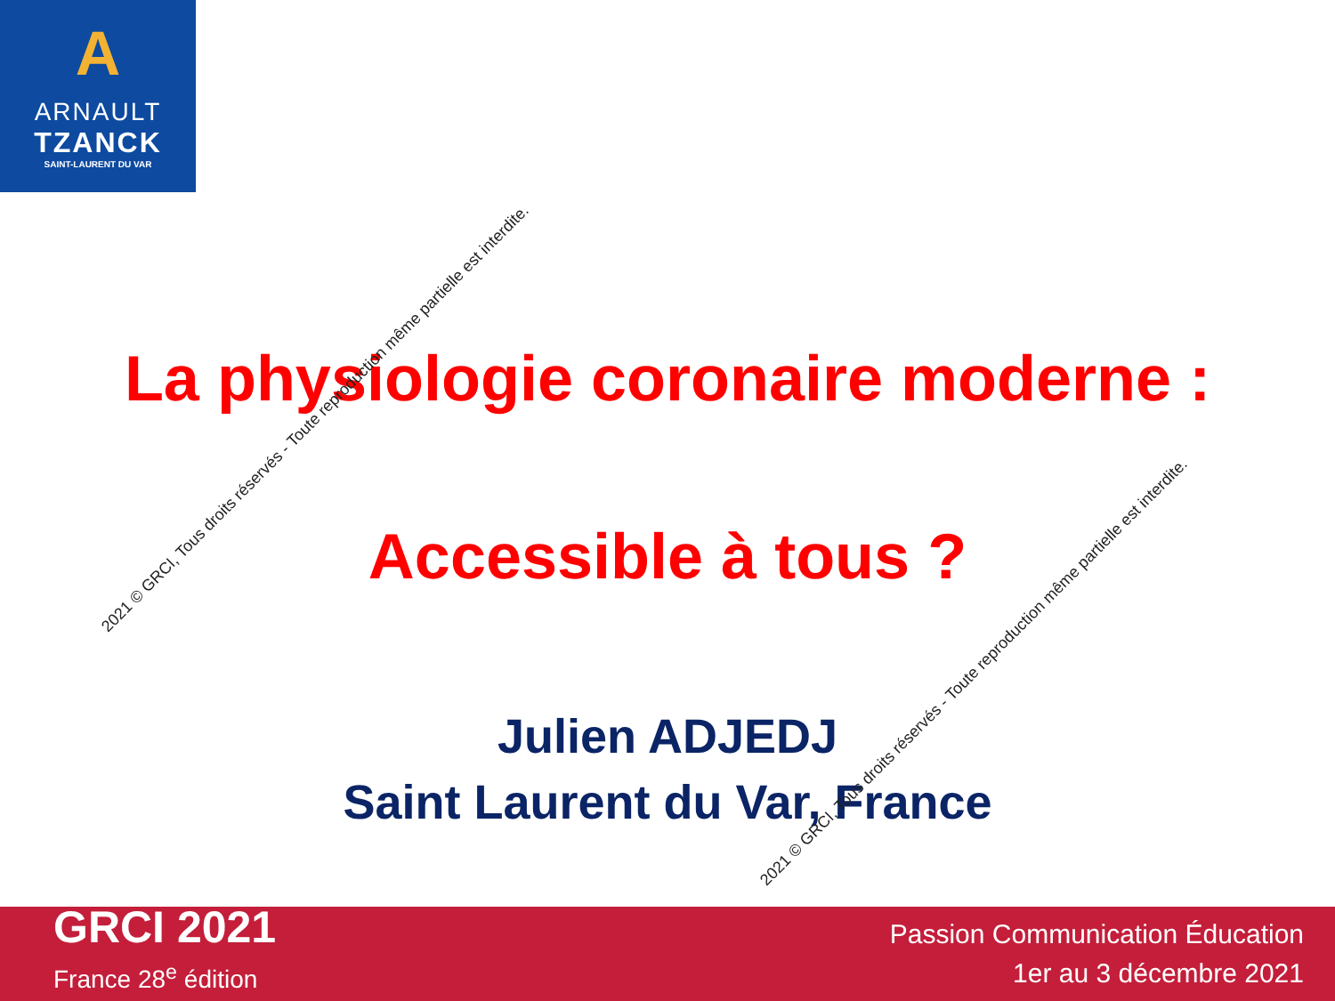A
ARNAULT
TZANCK
SAINT-LAURENT DU VAR
La physiologie coronaire moderne :
Accessible à tous ?
Julien ADJEDJ
Saint Laurent du Var, France
2021 © GRCI, Tous droits réservés - Toute reproduction même partielle est interdite.
2021 © GRCI, Tous droits réservés - Toute reproduction même partielle est interdite.
GRCI 2021
France 28<sup>e</sup> édition
Passion Communication Éducation
1er au 3 décembre 2021